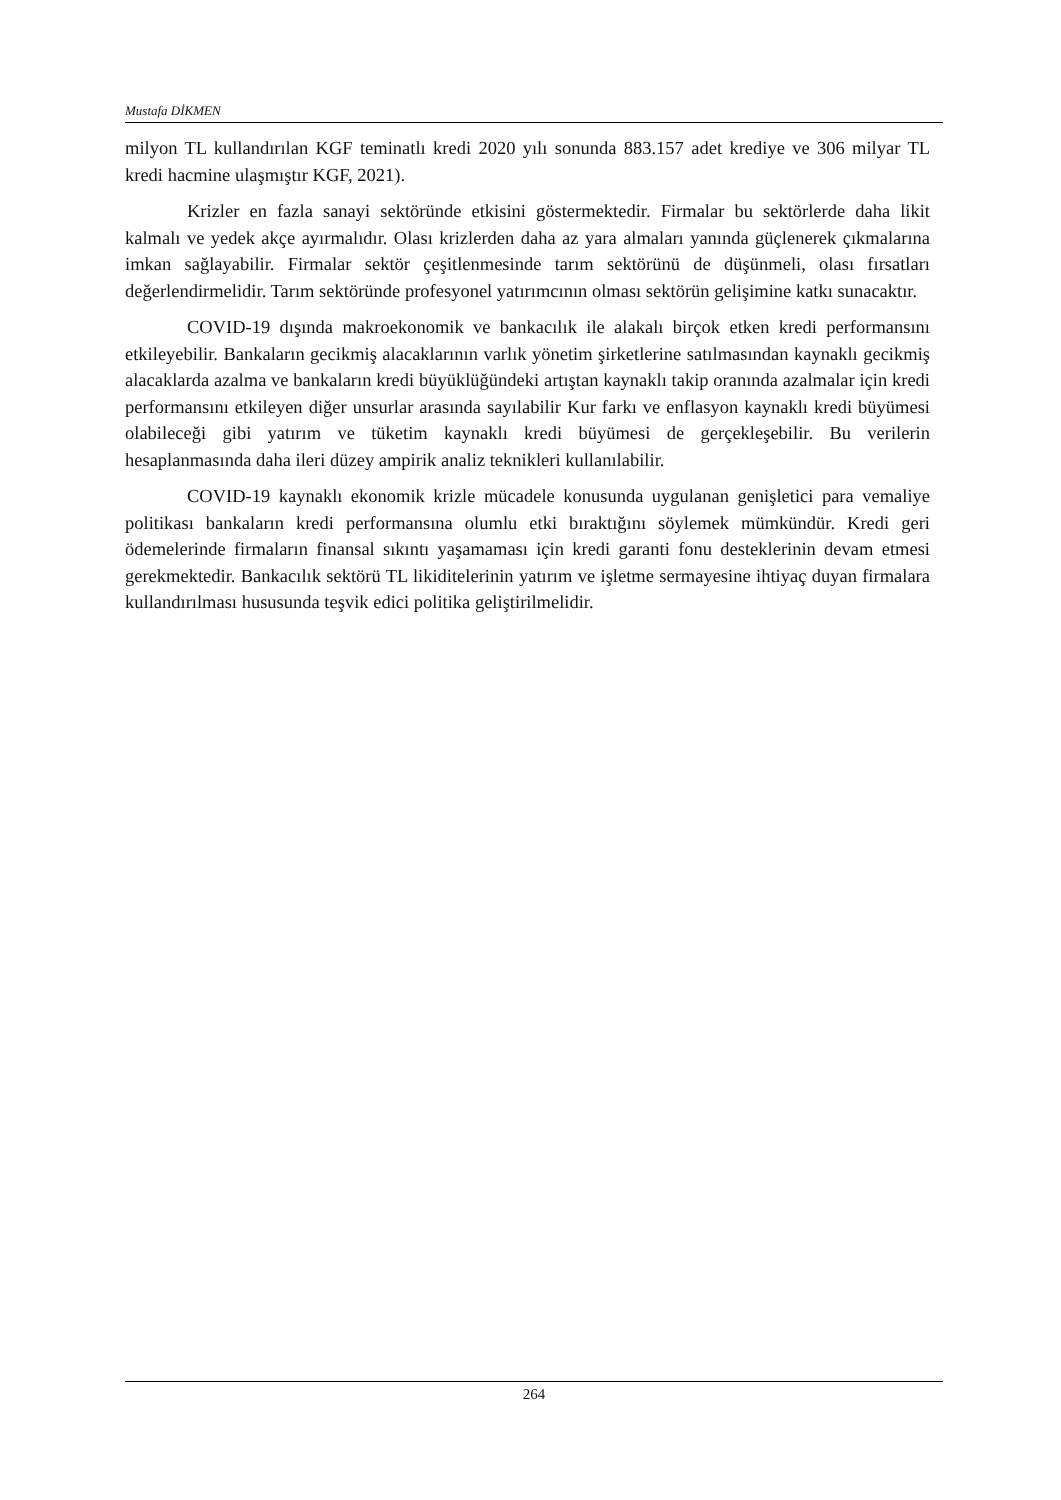Mustafa DİKMEN
milyon TL kullandırılan KGF teminatlı kredi 2020 yılı sonunda 883.157 adet krediye ve 306 milyar TL kredi hacmine ulaşmıştır KGF, 2021).
Krizler en fazla sanayi sektöründe etkisini göstermektedir. Firmalar bu sektörlerde daha likit kalmalı ve yedek akçe ayırmalıdır. Olası krizlerden daha az yara almaları yanında güçlenerek çıkmalarına imkan sağlayabilir. Firmalar sektör çeşitlenmesinde tarım sektörünü de düşünmeli, olası fırsatları değerlendirmelidir. Tarım sektöründe profesyonel yatırımcının olması sektörün gelişimine katkı sunacaktır.
COVID-19 dışında makroekonomik ve bankacılık ile alakalı birçok etken kredi performansını etkileyebilir. Bankaların gecikmiş alacaklarının varlık yönetim şirketlerine satılmasından kaynaklı gecikmiş alacaklarda azalma ve bankaların kredi büyüklüğündeki artıştan kaynaklı takip oranında azalmalar için kredi performansını etkileyen diğer unsurlar arasında sayılabilir Kur farkı ve enflasyon kaynaklı kredi büyümesi olabileceği gibi yatırım ve tüketim kaynaklı kredi büyümesi de gerçekleşebilir. Bu verilerin hesaplanmasında daha ileri düzey ampirik analiz teknikleri kullanılabilir.
COVID-19 kaynaklı ekonomik krizle mücadele konusunda uygulanan genişletici para vemaliye politikası bankaların kredi performansına olumlu etki bıraktığını söylemek mümkündür. Kredi geri ödemelerinde firmaların finansal sıkıntı yaşamaması için kredi garanti fonu desteklerinin devam etmesi gerekmektedir. Bankacılık sektörü TL likiditelerinin yatırım ve işletme sermayesine ihtiyaç duyan firmalara kullandırılması hususunda teşvik edici politika geliştirilmelidir.
264